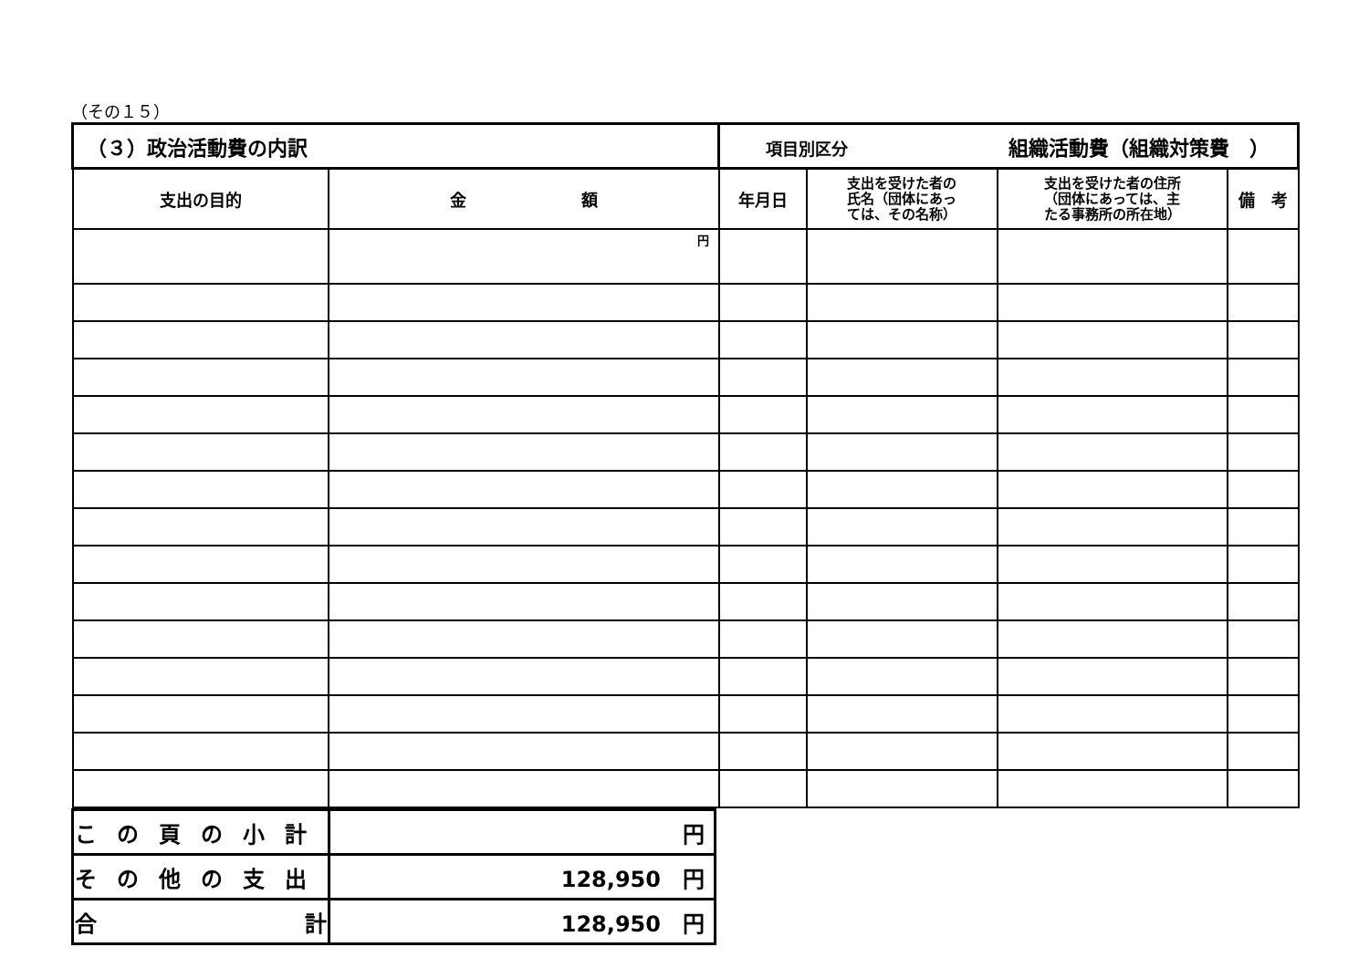（その１５）
| （３）政治活動費の内訳 | | 項目別区分 組織活動費（組織対策費 ） | | | |
| 支出の目的 | 金 額 | 年月日 | 支出を受けた者の 氏名（団体にあっ ては、その名称） | 支出を受けた者の住所 （団体にあっては、主 たる事務所の所在地） | 備 考 |
| | 円 | | | | |
| この頁の小計 | 円 |
| その他の支出 | 128,950 円 |
| 合 計 | 128,950 円 |